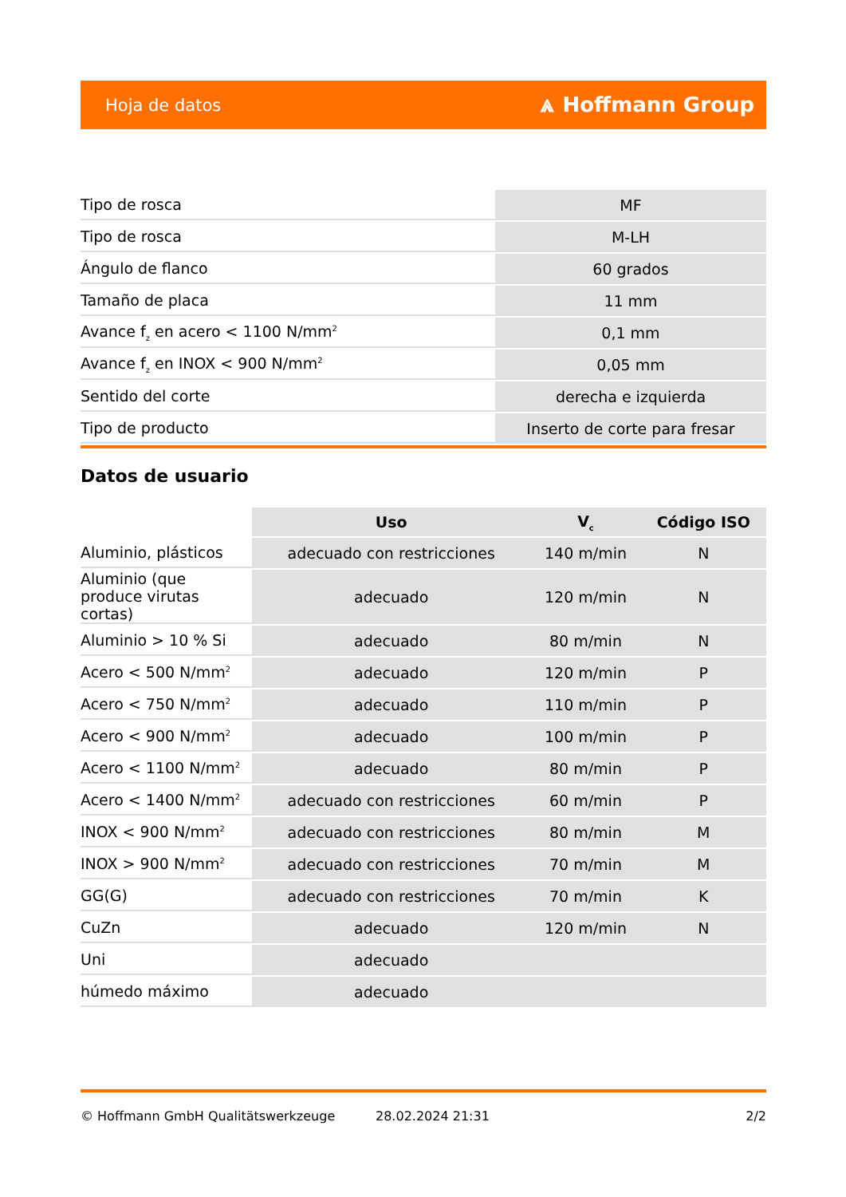Hoja de datos ⩓ Hoffmann Group
| Tipo de rosca | MF |
| Tipo de rosca | M-LH |
| Ángulo de flanco | 60 grados |
| Tamaño de placa | 11 mm |
| Avance f<sub>z</sub> en acero < 1100 N/mm<sup>2</sup> | 0,1 mm |
| Avance f<sub>z</sub> en INOX < 900 N/mm<sup>2</sup> | 0,05 mm |
| Sentido del corte | derecha e izquierda |
| Tipo de producto | Inserto de corte para fresar |
Datos de usuario
| | Uso | V<sub>c</sub> | Código ISO |
| --- | --- | --- | --- |
| Aluminio, plásticos | adecuado con restricciones | 140 m/min | N |
| Aluminio (que produce virutas cortas) | adecuado | 120 m/min | N |
| Aluminio > 10 % Si | adecuado | 80 m/min | N |
| Acero < 500 N/mm<sup>2</sup> | adecuado | 120 m/min | P |
| Acero < 750 N/mm<sup>2</sup> | adecuado | 110 m/min | P |
| Acero < 900 N/mm<sup>2</sup> | adecuado | 100 m/min | P |
| Acero < 1100 N/mm<sup>2</sup> | adecuado | 80 m/min | P |
| Acero < 1400 N/mm<sup>2</sup> | adecuado con restricciones | 60 m/min | P |
| INOX < 900 N/mm<sup>2</sup> | adecuado con restricciones | 80 m/min | M |
| INOX > 900 N/mm<sup>2</sup> | adecuado con restricciones | 70 m/min | M |
| GG(G) | adecuado con restricciones | 70 m/min | K |
| CuZn | adecuado | 120 m/min | N |
| Uni | adecuado | | |
| húmedo máximo | adecuado | | |
© Hoffmann GmbH Qualitätswerkzeuge 28.02.2024 21:31 2/2